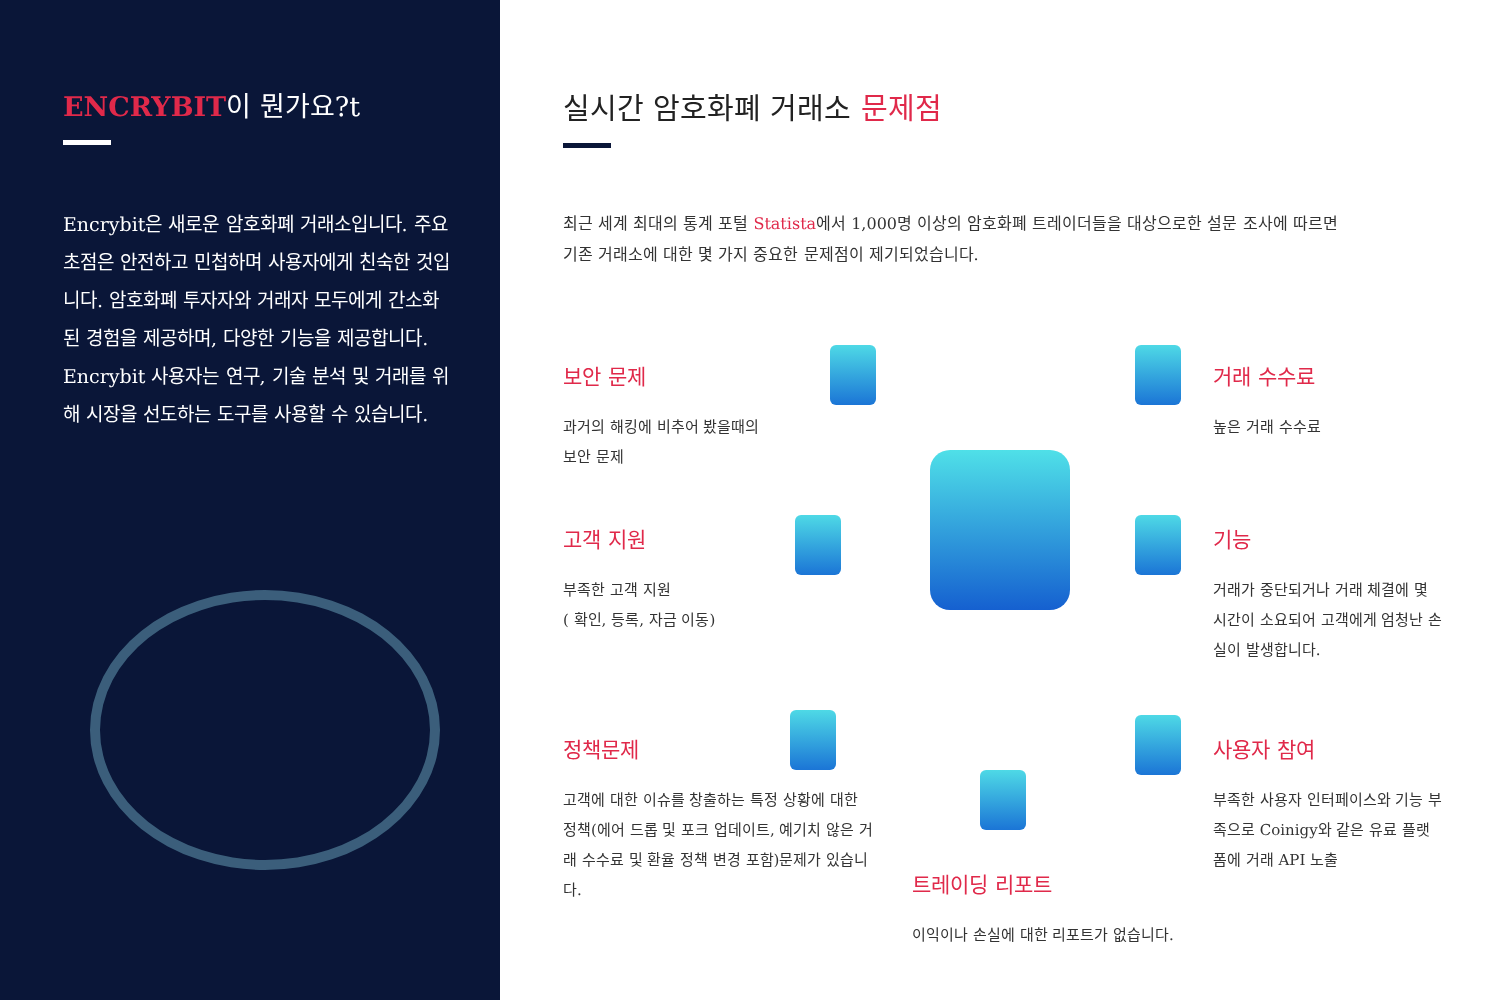ENCRYBIT이 뭔가요?t
Encrybit은 새로운 암호화폐 거래소입니다. 주요 초점은 안전하고 민첩하며 사용자에게 친숙한 것입니다. 암호화폐 투자자와 거래자 모두에게 간소화 된 경험을 제공하며, 다양한 기능을 제공합니다. Encrybit 사용자는 연구, 기술 분석 및 거래를 위해 시장을 선도하는 도구를 사용할 수 있습니다.
실시간 암호화폐 거래소 문제점
최근 세계 최대의 통계 포털 Statista에서 1,000명 이상의 암호화폐 트레이더들을 대상으로한 설문 조사에 따르면 기존 거래소에 대한 몇 가지 중요한 문제점이 제기되었습니다.
보안 문제
과거의 해킹에 비추어 봤을때의
보안 문제
거래 수수료
높은 거래 수수료
고객 지원
부족한 고객 지원
( 확인, 등록, 자금 이동)
기능
거래가 중단되거나 거래 체결에 몇 시간이 소요되어 고객에게 엄청난 손실이 발생합니다.
정책문제
고객에 대한 이슈를 창출하는 특정 상황에 대한 정책(에어 드롭 및 포크 업데이트, 예기치 않은 거래 수수료 및 환율 정책 변경 포함)문제가 있습니다.
사용자 참여
부족한 사용자 인터페이스와 기능 부족으로 Coinigy와 같은 유료 플랫폼에 거래 API 노출
트레이딩 리포트
이익이나 손실에 대한 리포트가 없습니다.